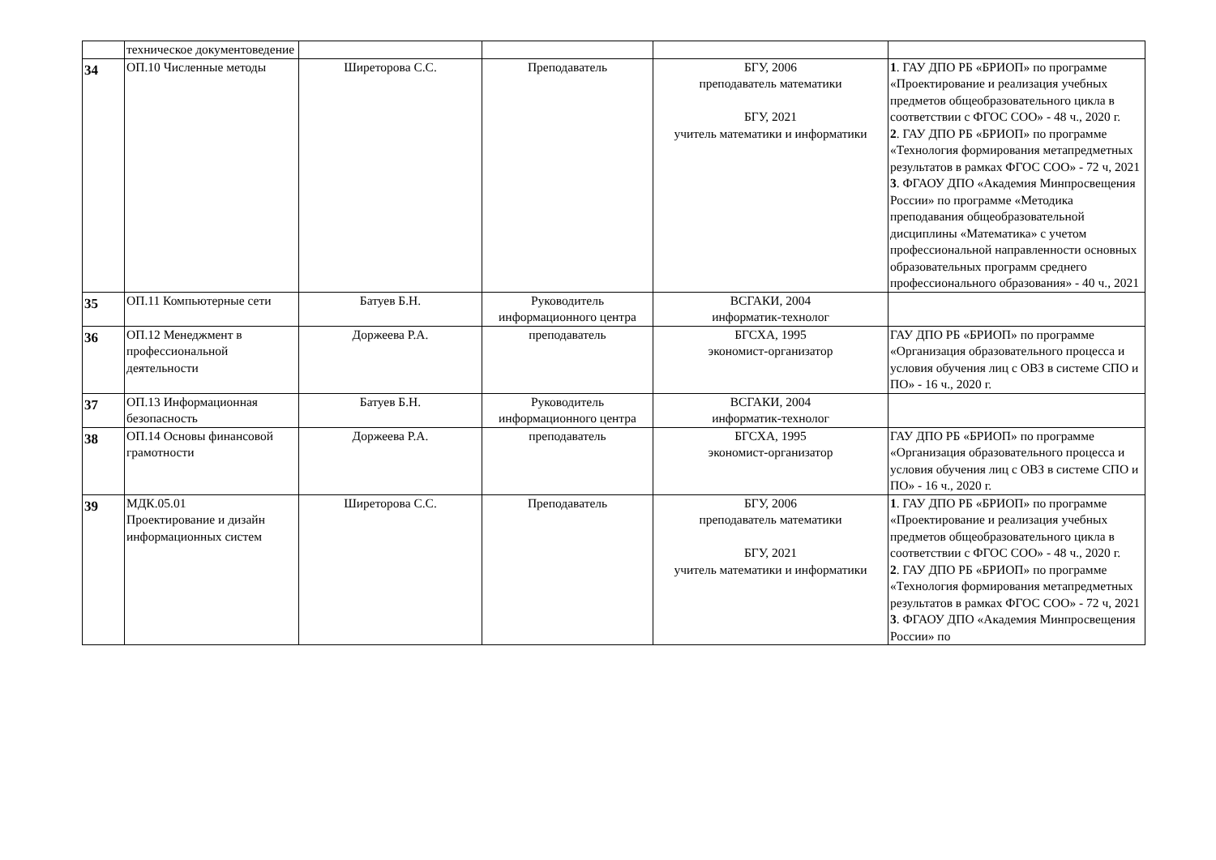| | техническое документоведение | | | | |
| 34 | ОП.10 Численные методы | Ширеторова С.С. | Преподаватель | БГУ, 2006 преподаватель математики БГУ, 2021 учитель математики и информатики | 1 . ГАУ ДПО РБ «БРИОП» по программе «Проектирование и реализация учебных предметов общеобразовательного цикла в соответствии с ФГОС СОО» - 48 ч., 2020 г. 2 . ГАУ ДПО РБ «БРИОП» по программе «Технология формирования метапредметных результатов в рамках ФГОС СОО» - 72 ч, 2021 3 . ФГАОУ ДПО «Академия Минпросвещения России» по программе «Методика преподавания общеобразовательной дисциплины «Математика» с учетом профессиональной направленности основных образовательных программ среднего профессионального образования» - 40 ч., 2021 |
| 35 | ОП.11 Компьютерные сети | Батуев Б.Н. | Руководитель информационного центра | ВСГАКИ, 2004 информатик-технолог | |
| 36 | ОП.12 Менеджмент в профессиональной деятельности | Доржеева Р.А. | преподаватель | БГСХА, 1995 экономист-организатор | ГАУ ДПО РБ «БРИОП» по программе «Организация образовательного процесса и условия обучения лиц с ОВЗ в системе СПО и ПО» - 16 ч., 2020 г. |
| 37 | ОП.13 Информационная безопасность | Батуев Б.Н. | Руководитель информационного центра | ВСГАКИ, 2004 информатик-технолог | |
| 38 | ОП.14 Основы финансовой грамотности | Доржеева Р.А. | преподаватель | БГСХА, 1995 экономист-организатор | ГАУ ДПО РБ «БРИОП» по программе «Организация образовательного процесса и условия обучения лиц с ОВЗ в системе СПО и ПО» - 16 ч., 2020 г. |
| 39 | МДК.05.01 Проектирование и дизайн информационных систем | Ширеторова С.С. | Преподаватель | БГУ, 2006 преподаватель математики БГУ, 2021 учитель математики и информатики | 1 . ГАУ ДПО РБ «БРИОП» по программе «Проектирование и реализация учебных предметов общеобразовательного цикла в соответствии с ФГОС СОО» - 48 ч., 2020 г. 2 . ГАУ ДПО РБ «БРИОП» по программе «Технология формирования метапредметных результатов в рамках ФГОС СОО» - 72 ч, 2021 3 . ФГАОУ ДПО «Академия Минпросвещения России» по |